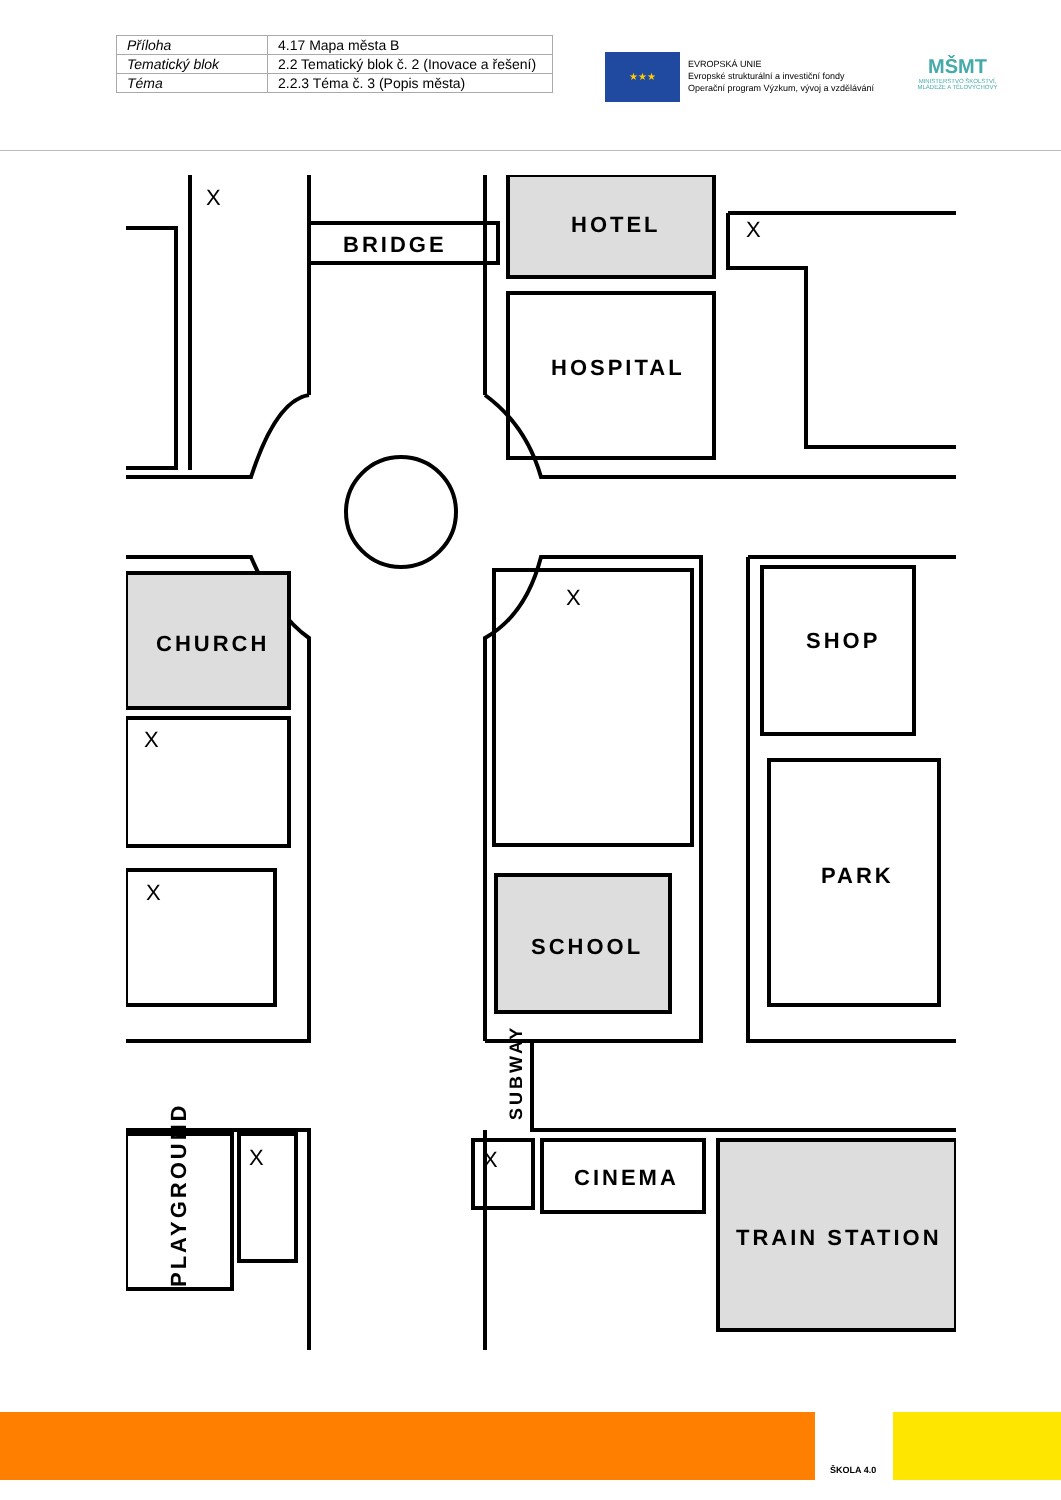| Příloha | 4.17 Mapa města B |
| Tematický blok | 2.2 Tematický blok č. 2 (Inovace a řešení) |
| Téma | 2.2.3 Téma č. 3 (Popis města) |
★★★
EVROPSKÁ UNIE
Evropské strukturální a investiční fondy
Operační program Výzkum, vývoj a vzdělávání
MŠMT
MINISTERSTVO ŠKOLSTVÍ, MLÁDEŽE A TĚLOVÝCHOVY
BRIDGE
HOTEL
HOSPITAL
CHURCH
SHOP
PARK
SCHOOL
CINEMA
TRAIN STATION
SUBWAY
PLAYGROUND
X
X
X
X
X
X
X
ŠKOLA 4.0